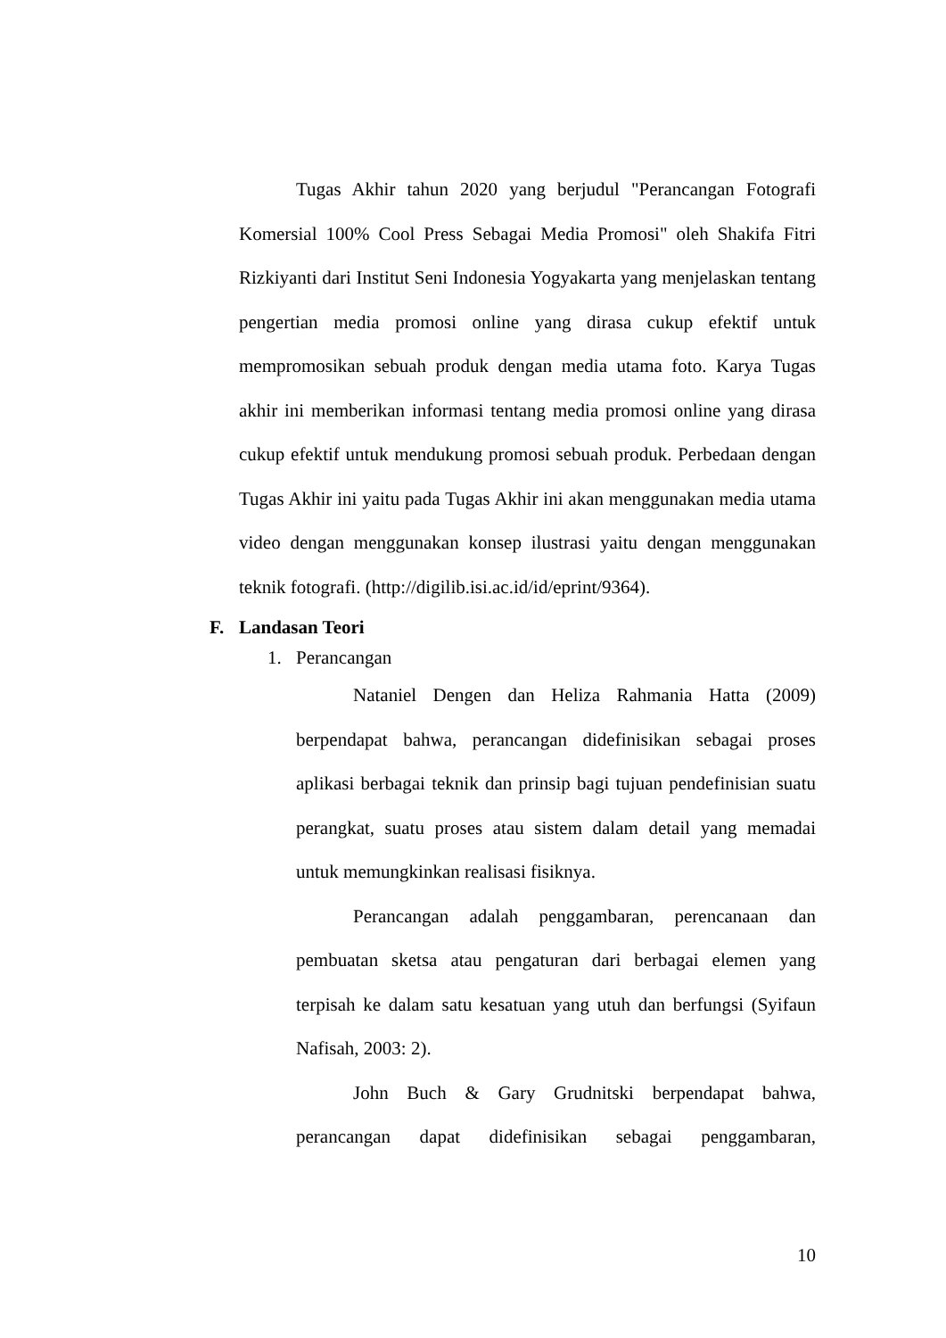Tugas Akhir tahun 2020 yang berjudul "Perancangan Fotografi Komersial 100% Cool Press Sebagai Media Promosi" oleh Shakifa Fitri Rizkiyanti dari Institut Seni Indonesia Yogyakarta yang menjelaskan tentang pengertian media promosi online yang dirasa cukup efektif untuk mempromosikan sebuah produk dengan media utama foto. Karya Tugas akhir ini memberikan informasi tentang media promosi online yang dirasa cukup efektif untuk mendukung promosi sebuah produk. Perbedaan dengan Tugas Akhir ini yaitu pada Tugas Akhir ini akan menggunakan media utama video dengan menggunakan konsep ilustrasi yaitu dengan menggunakan teknik fotografi. (http://digilib.isi.ac.id/id/eprint/9364).
F. Landasan Teori
1. Perancangan
Nataniel Dengen dan Heliza Rahmania Hatta (2009) berpendapat bahwa, perancangan didefinisikan sebagai proses aplikasi berbagai teknik dan prinsip bagi tujuan pendefinisian suatu perangkat, suatu proses atau sistem dalam detail yang memadai untuk memungkinkan realisasi fisiknya.
Perancangan adalah penggambaran, perencanaan dan pembuatan sketsa atau pengaturan dari berbagai elemen yang terpisah ke dalam satu kesatuan yang utuh dan berfungsi (Syifaun Nafisah, 2003: 2).
John Buch & Gary Grudnitski berpendapat bahwa, perancangan dapat didefinisikan sebagai penggambaran,
10